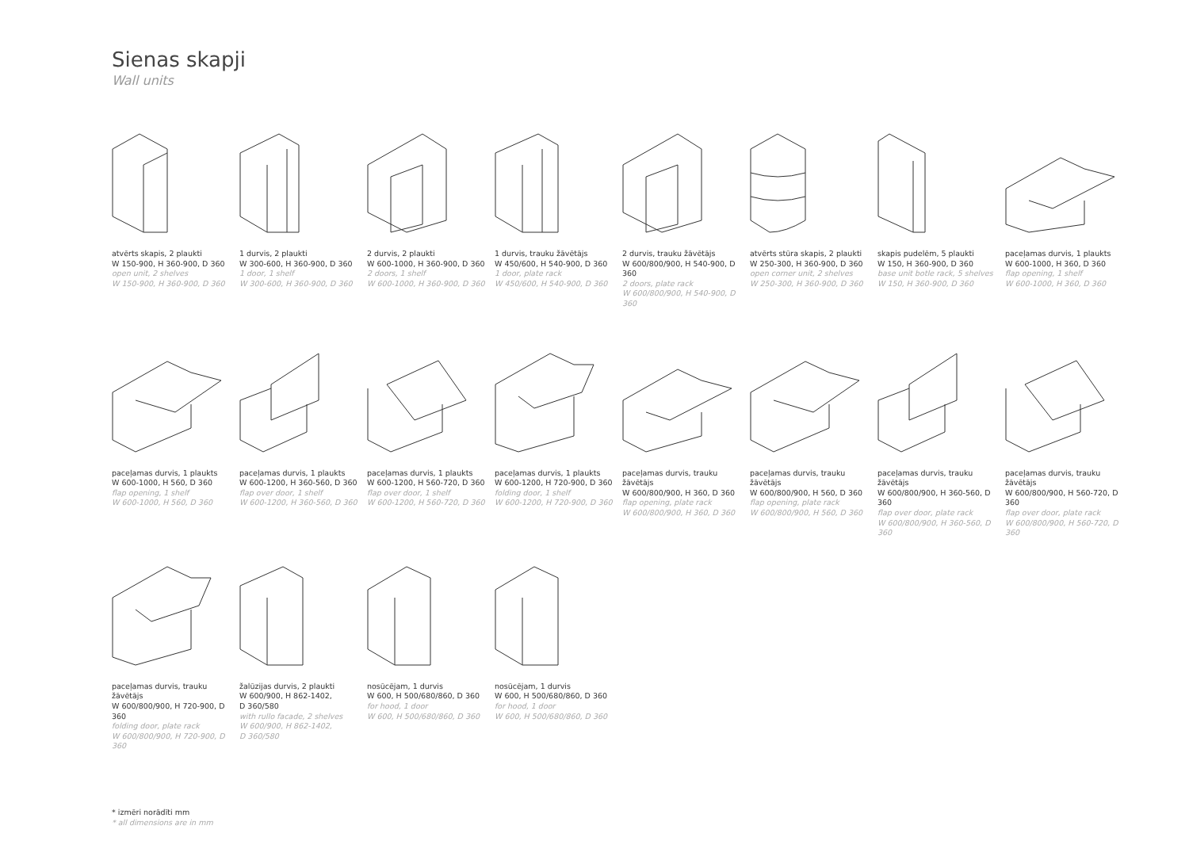Sienas skapji
Wall units
atvērts skapis, 2 plaukti
W 150-900, H 360-900, D 360
open unit, 2 shelves
W 150-900, H 360-900, D 360
1 durvis, 2 plaukti
W 300-600, H 360-900, D 360
1 door, 1 shelf
W 300-600, H 360-900, D 360
2 durvis, 2 plaukti
W 600-1000, H 360-900, D 360
2 doors, 1 shelf
W 600-1000, H 360-900, D 360
1 durvis, trauku žāvētājs
W 450/600, H 540-900, D 360
1 door, plate rack
W 450/600, H 540-900, D 360
2 durvis, trauku žāvētājs
W 600/800/900, H 540-900, D 360
2 doors, plate rack
W 600/800/900, H 540-900, D 360
atvērts stūra skapis, 2 plaukti
W 250-300, H 360-900, D 360
open corner unit, 2 shelves
W 250-300, H 360-900, D 360
skapis pudelēm, 5 plaukti
W 150, H 360-900, D 360
base unit botle rack, 5 shelves
W 150, H 360-900, D 360
paceļamas durvis, 1 plaukts
W 600-1000, H 360, D 360
flap opening, 1 shelf
W 600-1000, H 360, D 360
paceļamas durvis, 1 plaukts
W 600-1000, H 560, D 360
flap opening, 1 shelf
W 600-1000, H 560, D 360
paceļamas durvis, 1 plaukts
W 600-1200, H 360-560, D 360
flap over door, 1 shelf
W 600-1200, H 360-560, D 360
paceļamas durvis, 1 plaukts
W 600-1200, H 560-720, D 360
flap over door, 1 shelf
W 600-1200, H 560-720, D 360
paceļamas durvis, 1 plaukts
W 600-1200, H 720-900, D 360
folding door, 1 shelf
W 600-1200, H 720-900, D 360
paceļamas durvis, trauku
žāvētājs
W 600/800/900, H 360, D 360
flap opening, plate rack
W 600/800/900, H 360, D 360
paceļamas durvis, trauku
žāvētājs
W 600/800/900, H 560, D 360
flap opening, plate rack
W 600/800/900, H 560, D 360
paceļamas durvis, trauku
žāvētājs
W 600/800/900, H 360-560, D 360
flap over door, plate rack
W 600/800/900, H 360-560, D 360
paceļamas durvis, trauku
žāvētājs
W 600/800/900, H 560-720, D 360
flap over door, plate rack
W 600/800/900, H 560-720, D 360
paceļamas durvis, trauku
žāvētājs
W 600/800/900, H 720-900, D 360
folding door, plate rack
W 600/800/900, H 720-900, D 360
žalūzijas durvis, 2 plaukti
W 600/900, H 862-1402,
D 360/580
with rullo facade, 2 shelves
W 600/900, H 862-1402,
D 360/580
nosūcējam, 1 durvis
W 600, H 500/680/860, D 360
for hood, 1 door
W 600, H 500/680/860, D 360
nosūcējam, 1 durvis
W 600, H 500/680/860, D 360
for hood, 1 door
W 600, H 500/680/860, D 360
* izmēri norādīti mm
* all dimensions are in mm